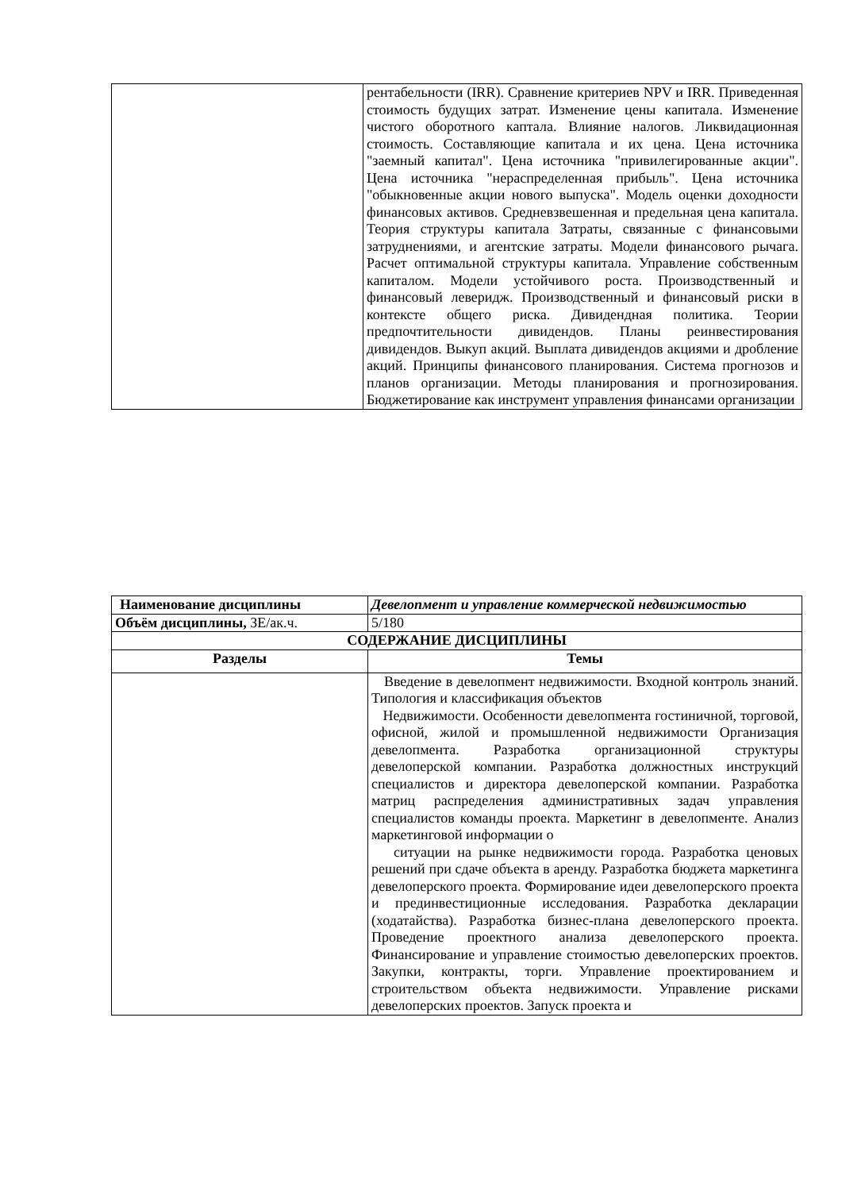| | рентабельности (IRR). Сравнение критериев NPV и IRR. Приведенная стоимость будущих затрат. Изменение цены капитала. Изменение чистого оборотного каптала. Влияние налогов. Ликвидационная стоимость. Составляющие капитала и их цена. Цена источника "заемный капитал". Цена источника "привилегированные акции". Цена источника "нераспределенная прибыль". Цена источника "обыкновенные акции нового выпуска". Модель оценки доходности финансовых активов. Средневзвешенная и предельная цена капитала. Теория структуры капитала Затраты, связанные с финансовыми затруднениями, и агентские затраты. Модели финансового рычага. Расчет оптимальной структуры капитала. Управление собственным капиталом. Модели устойчивого роста. Производственный и финансовый леверидж. Производственный и финансовый риски в контексте общего риска. Дивидендная политика. Теории предпочтительности дивидендов. Планы реинвестирования дивидендов. Выкуп акций. Выплата дивидендов акциями и дробление акций. Принципы финансового планирования. Система прогнозов и планов организации. Методы планирования и прогнозирования. Бюджетирование как инструмент управления финансами организации |
| Наименование дисциплины | Девелопмент и управление коммерческой недвижимостью |
| Объём дисциплины, ЗЕ/ак.ч. | 5/180 |
| СОДЕРЖАНИЕ ДИСЦИПЛИНЫ | |
| Разделы | Темы |
| | Введение в девелопмент недвижимости. Входной контроль знаний. Типология и классификация объектов Недвижимости. Особенности девелопмента гостиничной, торговой, офисной, жилой и промышленной недвижимости Организация девелопмента. Разработка организационной структуры девелоперской компании. Разработка должностных инструкций специалистов и директора девелоперской компании. Разработка матриц распределения административных задач управления специалистов команды проекта. Маркетинг в девелопменте. Анализ маркетинговой информации о ситуации на рынке недвижимости города. Разработка ценовых решений при сдаче объекта в аренду. Разработка бюджета маркетинга девелоперского проекта. Формирование идеи девелоперского проекта и прединвестиционные исследования. Разработка декларации (ходатайства). Разработка бизнес-плана девелоперского проекта. Проведение проектного анализа девелоперского проекта. Финансирование и управление стоимостью девелоперских проектов. Закупки, контракты, торги. Управление проектированием и строительством объекта недвижимости. Управление рисками девелоперских проектов. Запуск проекта и |